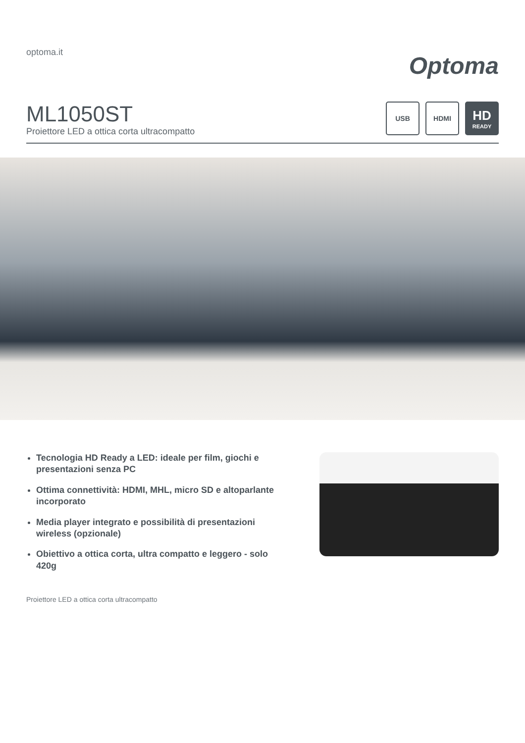optoma.it
Optoma
ML1050ST
Proiettore LED a ottica corta ultracompatto
USB HDMI
HD
READY
Tecnologia HD Ready a LED: ideale per film, giochi e presentazioni senza PC
Ottima connettività: HDMI, MHL, micro SD e altoparlante incorporato
Media player integrato e possibilità di presentazioni wireless (opzionale)
Obiettivo a ottica corta, ultra compatto e leggero - solo 420g
Proiettore LED a ottica corta ultracompatto